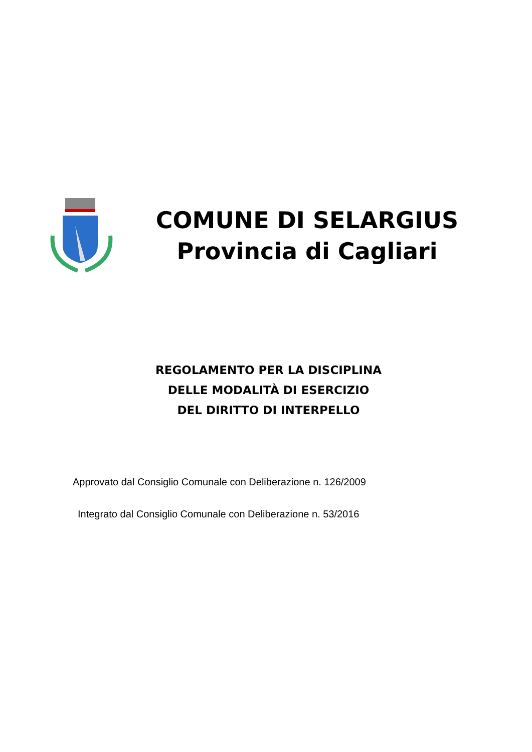COMUNE DI SELARGIUS
Provincia di Cagliari
REGOLAMENTO PER LA DISCIPLINA
DELLE MODALITÀ DI ESERCIZIO
DEL DIRITTO DI INTERPELLO
Approvato dal Consiglio Comunale con Deliberazione n. 126/2009
Integrato dal Consiglio Comunale con Deliberazione n. 53/2016